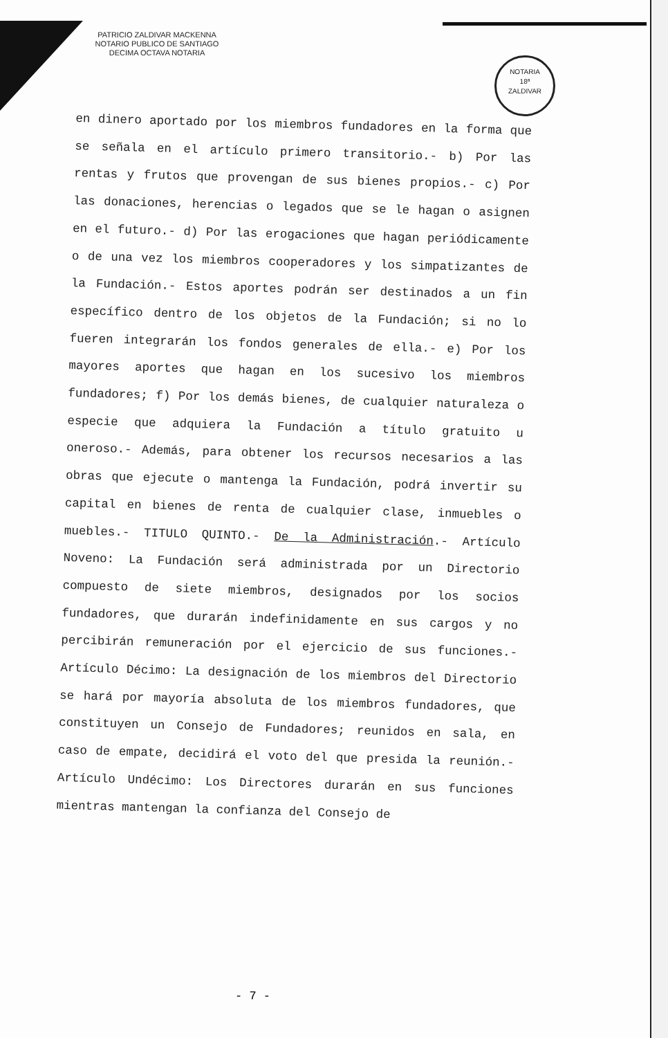PATRICIO ZALDIVAR MACKENNA
NOTARIO PUBLICO DE SANTIAGO
DECIMA OCTAVA NOTARIA
NOTARIA
18ª
ZALDIVAR
en dinero aportado por los miembros fundadores en la forma que se señala en el artículo primero transitorio.- b) Por las rentas y frutos que provengan de sus bienes propios.- c) Por las donaciones, herencias o legados que se le hagan o asignen en el futuro.- d) Por las erogaciones que hagan periódicamente o de una vez los miembros cooperadores y los simpatizantes de la Fundación.- Estos aportes podrán ser destinados a un fin específico dentro de los objetos de la Fundación; si no lo fueren integrarán los fondos generales de ella.- e) Por los mayores aportes que hagan en los sucesivo los miembros fundadores; f) Por los demás bienes, de cualquier naturaleza o especie que adquiera la Fundación a título gratuito u oneroso.- Además, para obtener los recursos necesarios a las obras que ejecute o mantenga la Fundación, podrá invertir su capital en bienes de renta de cualquier clase, inmuebles o muebles.- TITULO QUINTO.- De la Administración.- Artículo Noveno: La Fundación será administrada por un Directorio compuesto de siete miembros, designados por los socios fundadores, que durarán indefinidamente en sus cargos y no percibirán remuneración por el ejercicio de sus funciones.- Artículo Décimo: La designación de los miembros del Directorio se hará por mayoría absoluta de los miembros fundadores, que constituyen un Consejo de Fundadores; reunidos en sala, en caso de empate, decidirá el voto del que presida la reunión.- Artículo Undécimo: Los Directores durarán en sus funciones mientras mantengan la confianza del Consejo de
- 7 -